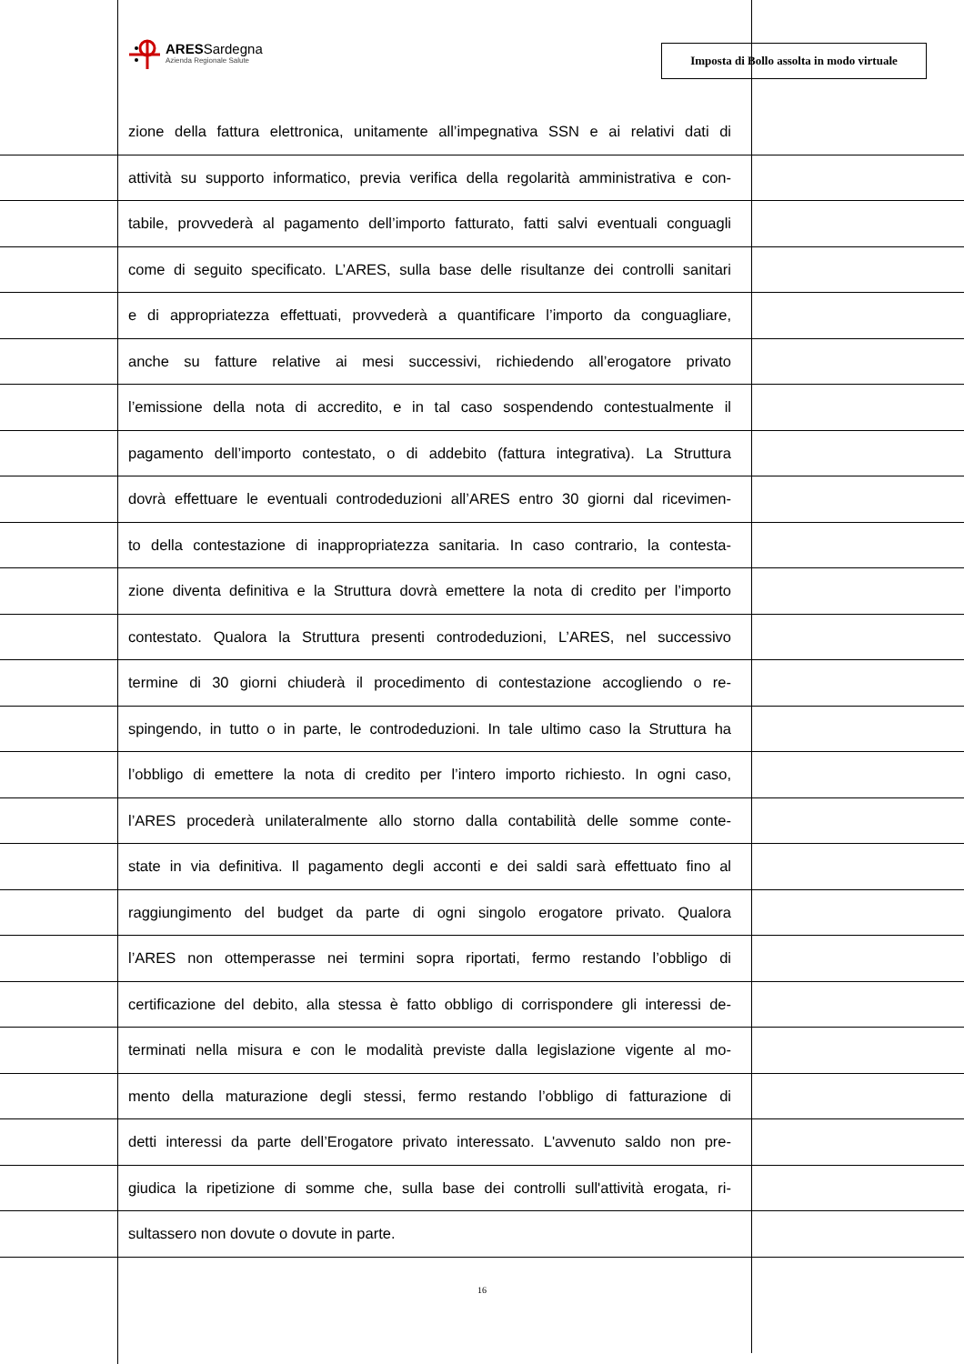ARESSardegna
Azienda Regionale Salute
Imposta di Bollo assolta in modo virtuale
zione della fattura elettronica, unitamente all’impegnativa SSN e ai relativi dati di
attività su supporto informatico, previa verifica della regolarità amministrativa e con-
tabile, provvederà al pagamento dell’importo fatturato, fatti salvi eventuali conguagli
come di seguito specificato. L’ARES, sulla base delle risultanze dei controlli sanitari
e di appropriatezza effettuati, provvederà a quantificare l’importo da conguagliare,
anche su fatture relative ai mesi successivi, richiedendo all’erogatore privato
l’emissione della nota di accredito, e in tal caso sospendendo contestualmente il
pagamento dell’importo contestato, o di addebito (fattura integrativa). La Struttura
dovrà effettuare le eventuali controdeduzioni all’ARES entro 30 giorni dal ricevimen-
to della contestazione di inappropriatezza sanitaria. In caso contrario, la contesta-
zione diventa definitiva e la Struttura dovrà emettere la nota di credito per l’importo
contestato. Qualora la Struttura presenti controdeduzioni, L’ARES, nel successivo
termine di 30 giorni chiuderà il procedimento di contestazione accogliendo o re-
spingendo, in tutto o in parte, le controdeduzioni. In tale ultimo caso la Struttura ha
l’obbligo di emettere la nota di credito per l’intero importo richiesto. In ogni caso,
l’ARES procederà unilateralmente allo storno dalla contabilità delle somme conte-
state in via definitiva. Il pagamento degli acconti e dei saldi sarà effettuato fino al
raggiungimento del budget da parte di ogni singolo erogatore privato. Qualora
l’ARES non ottemperasse nei termini sopra riportati, fermo restando l’obbligo di
certificazione del debito, alla stessa è fatto obbligo di corrispondere gli interessi de-
terminati nella misura e con le modalità previste dalla legislazione vigente al mo-
mento della maturazione degli stessi, fermo restando l’obbligo di fatturazione di
detti interessi da parte dell’Erogatore privato interessato. L'avvenuto saldo non pre-
giudica la ripetizione di somme che, sulla base dei controlli sull'attività erogata, ri-
sultassero non dovute o dovute in parte.
16